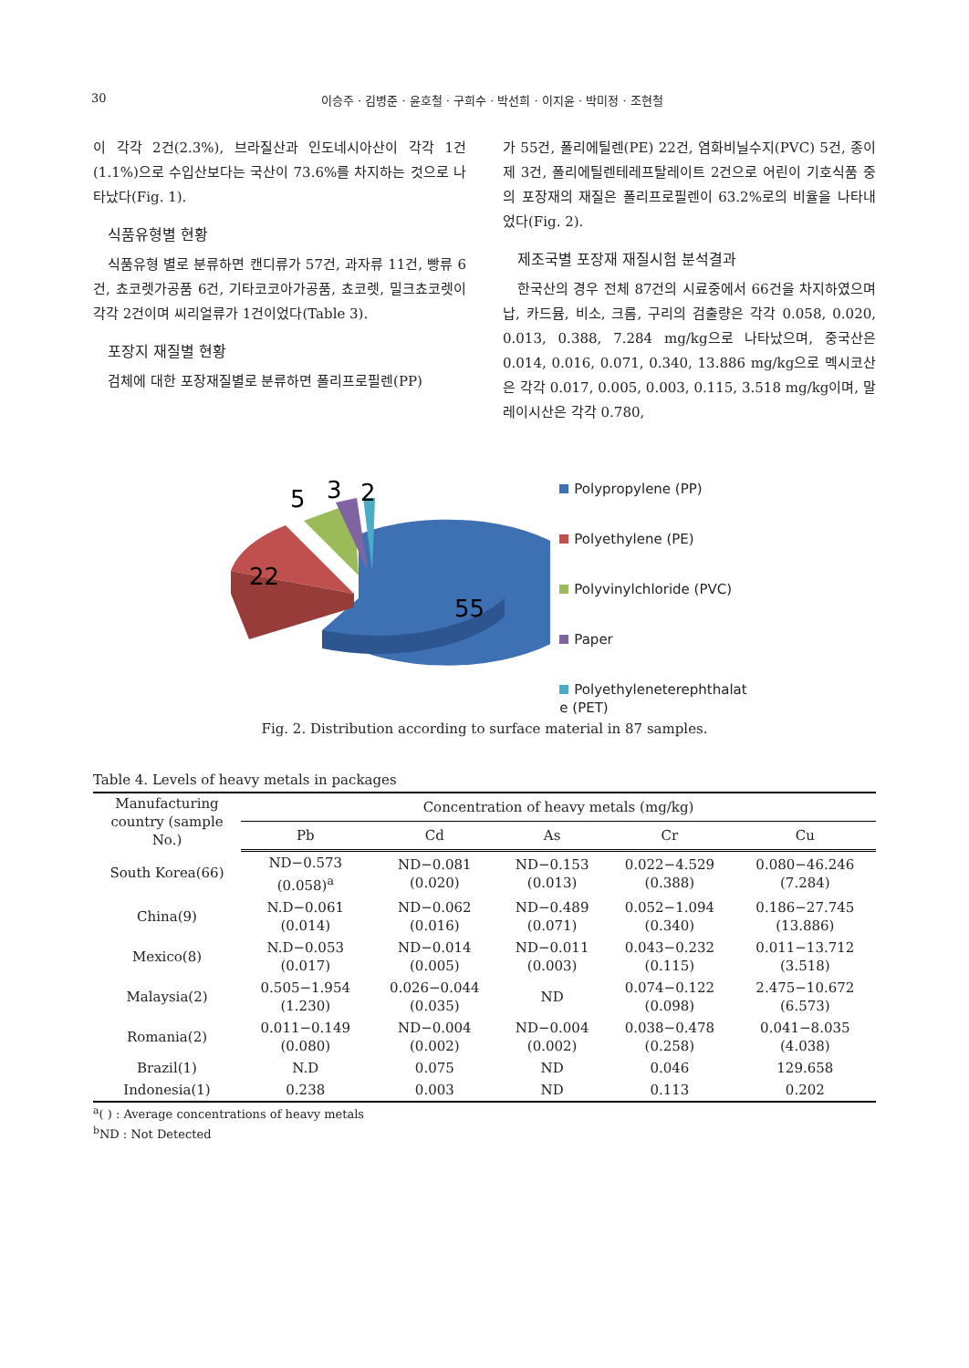30 이승주 · 김병준 · 윤호철 · 구희수 · 박선희 · 이지윤 · 박미정 · 조현철
이 각각 2건(2.3%), 브라질산과 인도네시아산이 각각 1건(1.1%)으로 수입산보다는 국산이 73.6%를 차지하는 것으로 나타났다(Fig. 1).
식품유형별 현황
식품유형 별로 분류하면 캔디류가 57건, 과자류 11건, 빵류 6건, 쵸코렛가공품 6건, 기타코코아가공품, 쵸코렛, 밀크쵸코렛이 각각 2건이며 씨리얼류가 1건이었다(Table 3).
포장지 재질별 현황
검체에 대한 포장재질별로 분류하면 폴리프로필렌(PP)
가 55건, 폴리에틸렌(PE) 22건, 염화비닐수지(PVC) 5건, 종이제 3건, 폴리에틸렌테레프탈레이트 2건으로 어린이 기호식품 중의 포장재의 재질은 폴리프로필렌이 63.2%로의 비율을 나타내었다(Fig. 2).
제조국별 포장재 재질시험 분석결과
한국산의 경우 전체 87건의 시료중에서 66건을 차지하였으며 납, 카드뮴, 비소, 크롬, 구리의 검출량은 각각 0.058, 0.020, 0.013, 0.388, 7.284 mg/kg으로 나타났으며, 중국산은 0.014, 0.016, 0.071, 0.340, 13.886 mg/kg으로 멕시코산은 각각 0.017, 0.005, 0.003, 0.115, 3.518 mg/kg이며, 말레이시산은 각각 0.780,
5
3
2
22
55
Polypropylene (PP)
Polyethylene (PE)
Polyvinylchloride (PVC)
Paper
Polyethyleneterephthalat
e (PET)
Fig. 2. Distribution according to surface material in 87 samples.
Table 4. Levels of heavy metals in packages
| Manufacturing country (sample No.) | Concentration of heavy metals (mg/kg) | | | | |
| --- | --- | --- | --- | --- | --- |
| | Pb | Cd | As | Cr | Cu |
| South Korea(66) | ND−0.573 (0.058)<sup>a</sup> | ND−0.081 (0.020) | ND−0.153 (0.013) | 0.022−4.529 (0.388) | 0.080−46.246 (7.284) |
| China(9) | N.D−0.061 (0.014) | ND−0.062 (0.016) | ND−0.489 (0.071) | 0.052−1.094 (0.340) | 0.186−27.745 (13.886) |
| Mexico(8) | N.D−0.053 (0.017) | ND−0.014 (0.005) | ND−0.011 (0.003) | 0.043−0.232 (0.115) | 0.011−13.712 (3.518) |
| Malaysia(2) | 0.505−1.954 (1.230) | 0.026−0.044 (0.035) | ND | 0.074−0.122 (0.098) | 2.475−10.672 (6.573) |
| Romania(2) | 0.011−0.149 (0.080) | ND−0.004 (0.002) | ND−0.004 (0.002) | 0.038−0.478 (0.258) | 0.041−8.035 (4.038) |
| Brazil(1) | N.D | 0.075 | ND | 0.046 | 129.658 |
| Indonesia(1) | 0.238 | 0.003 | ND | 0.113 | 0.202 |
<sup>a</sup> ( ) : Average concentrations of heavy metals
<sup>b</sup> ND : Not Detected